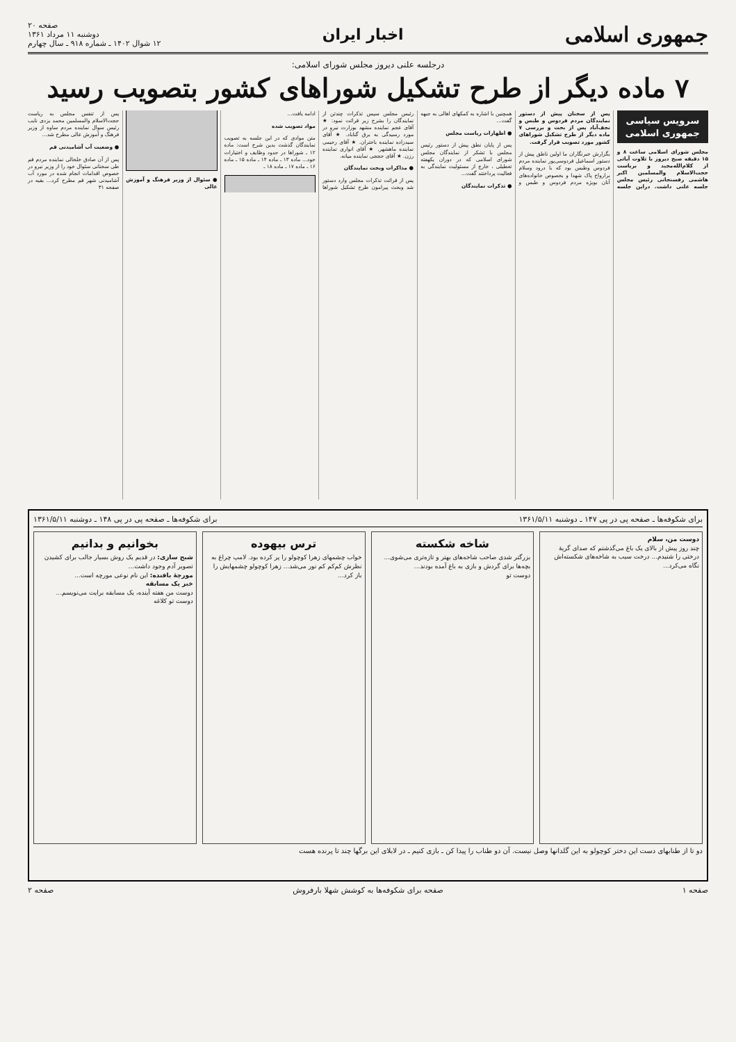جمهوری اسلامی
اخبار ایران
صفحه ۲۰
دوشنبه ۱۱ مرداد ۱۳۶۱
۱۲ شوال ۱۴۰۲ ـ شماره ۹۱۸ ـ سال چهارم
درجلسه علنی دیروز مجلس شورای اسلامی:
۷ ماده دیگر از طرح تشکیل شوراهای کشور بتصویب رسید
سرویس سیاسی جمهوری اسلامی
مجلس شورای اسلامی ساعت ۸ و ۱۵ دقیقه صبح دیروز با تلاوت آیاتی از کلام‌الله‌مجید و بریاست حجت‌الاسلام والمسلمین اکبر هاشمی رفسنجانی رئیس مجلس جلسه علنی داشت. دراین جلسه پس از سخنان پیش از دستور نمایندگان مردم فردوس و طبس و نجف‌آباد پس از بحث و بررسی ۷ ماده دیگر از طرح تشکیل شوراهای کشور مورد تصویب قرار گرفت.
بگزارش خبرنگاران ما اولین ناطق پیش از دستور اسماعیل فردوسی‌پور نماینده مردم فردوس وطبس بود که با درود وسلام برارواح پاک شهدا و بخصوص خانواده‌های آنان بویژه مردم فردوس و طبس و همچنین با اشاره به کمکهای اهالی به جبهه گفت...
● اظهارات ریاست مجلس
پس از پایان نطق پیش از دستور رئیس مجلس با تشکر از نمایندگان مجلس شورای اسلامی که در دوران یکهفته تعطیلی ، خارج از مسئولیت نمایندگی به فعالیت پرداختند گفت...
● تذکرات نمایندگان
رئیس مجلس سپس تذکرات چندتن از نمایندگان را بشرح زیر قرائت نمود: ★ آقای عجم نماینده مشهد بوزارت نیرو در مورد رسیدگی به برق گناباد. ★ آقای سیدزاده نماینده باختران. ★ آقای رحیمی نماینده ماهشهر. ★ آقای انواری نماینده رزن. ★ آقای حججی نماینده میانه.
● مذاکرات وبحث نمایندگان
پس از قرائت تذکرات مجلس وارد دستور شد وبحث پیرامون طرح تشکیل شوراها ادامه یافت...
مواد تصویب شده
متن موادی که در این جلسه به تصویب نمایندگان گذشت بدین شرح است: ماده ۱۲ ـ شوراها در حدود وظایف و اختیارات خود... ماده ۱۳ ـ ماده ۱۴ ـ ماده ۱۵ ـ ماده ۱۶ ـ ماده ۱۷ ـ ماده ۱۸ ـ
● سئوال از وزیر فرهنگ و آموزش عالی
پس از تنفس مجلس به ریاست حجت‌الاسلام والمسلمین محمد یزدی نایب رئیس سوال نماینده مردم ساوه از وزیر فرهنگ و آموزش عالی مطرح شد...
● وضعیت آب آشامیدنی قم
پس از آن صادق خلخالی نماینده مردم قم طی سخنانی سئوال خود را از وزیر نیرو در خصوص اقدامات انجام شده در مورد آب آشامیدنی شهر قم مطرح کرد... بقیه در صفحه ۳۱
برای شکوفه‌ها ـ صفحه پی در پی ۱۴۷ ـ دوشنبه ۱۳۶۱/۵/۱۱
برای شکوفه‌ها ـ صفحه پی در پی ۱۴۸ ـ دوشنبه ۱۳۶۱/۵/۱۱
دوست من، سلام
چند روز پیش از بالای یک باغ می‌گذشتم که صدای گریهٔ درختی را شنیدم... درخت سیب به شاخه‌های شکسته‌اش نگاه می‌کرد...
شاخه شکسته
بزرگتر شدی صاحب شاخه‌های بهتر و تازه‌تری می‌شوی... بچه‌ها برای گردش و بازی به باغ آمده بودند...
دوست تو
ترس بیهوده
خواب چشمهای زهرا کوچولو را پر کرده بود. لامپ چراغ به نظرش کم‌کم کم نور می‌شد... زهرا کوچولو چشمهایش را باز کرد...
بخوانیم و بدانیم
شبح سازی: در قدیم یک روش بسیار جالب برای کشیدن تصویر آدم وجود داشت...
مورچهٔ بافنده: این نام نوعی مورچه است...
خبر یک مسابقه
دوست من هفته آینده، یک مسابقه برایت می‌نویسم... دوست تو کلاغه
دو تا از طنابهای دست این دختر کوچولو به این گلدانها وصل نیست. آن دو طناب را پیدا کن ـ بازی کنیم ـ در لابلای این برگها چند تا پرنده هست
صفحه ۱ صفحه برای شکوفه‌ها به کوشش شهلا بارفروش
صفحه ۲